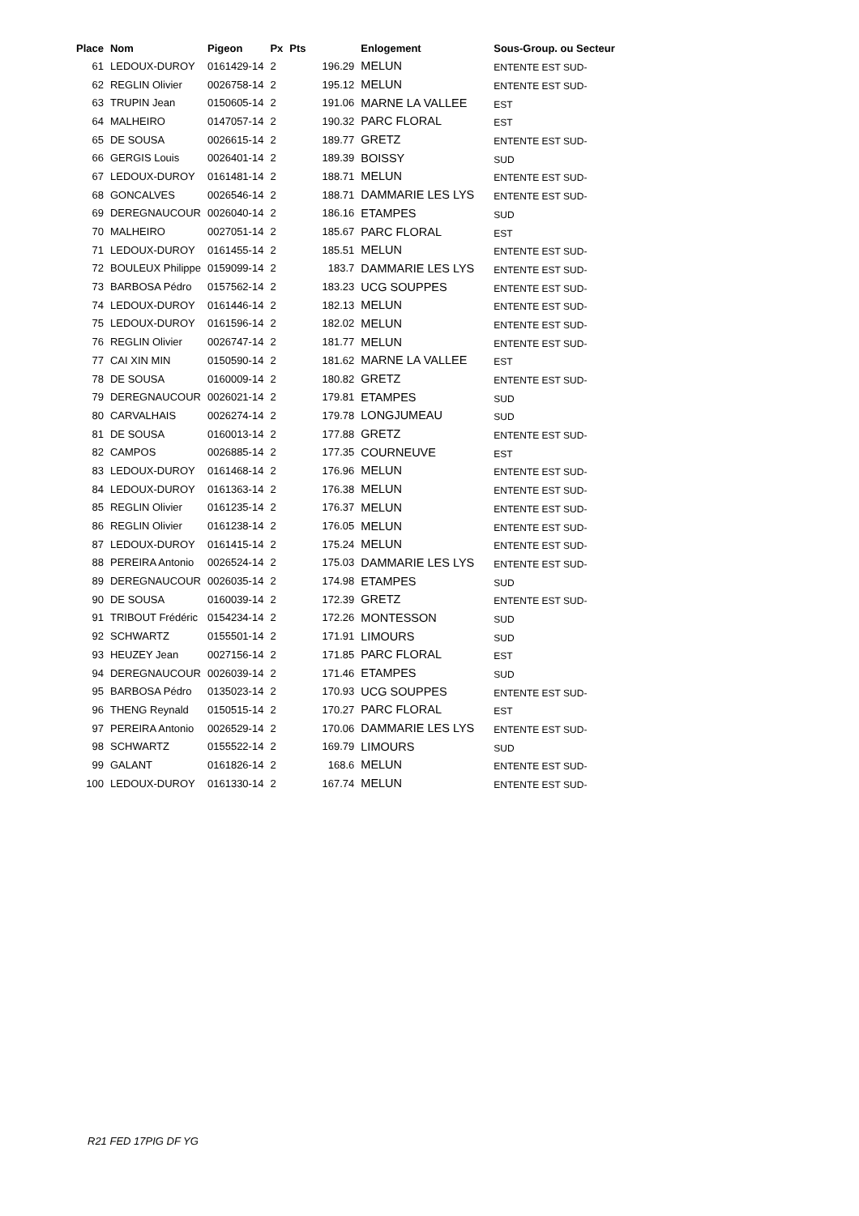| Place | Nom | Pigeon | Px | Pts | Enlogement | Sous-Group. ou Secteur |
| --- | --- | --- | --- | --- | --- | --- |
| 61 | LEDOUX-DUROY | 0161429-14 | 2 | 196.29 | MELUN | ENTENTE EST SUD- |
| 62 | REGLIN Olivier | 0026758-14 | 2 | 195.12 | MELUN | ENTENTE EST SUD- |
| 63 | TRUPIN Jean | 0150605-14 | 2 | 191.06 | MARNE LA VALLEE | EST |
| 64 | MALHEIRO | 0147057-14 | 2 | 190.32 | PARC FLORAL | EST |
| 65 | DE SOUSA | 0026615-14 | 2 | 189.77 | GRETZ | ENTENTE EST SUD- |
| 66 | GERGIS Louis | 0026401-14 | 2 | 189.39 | BOISSY | SUD |
| 67 | LEDOUX-DUROY | 0161481-14 | 2 | 188.71 | MELUN | ENTENTE EST SUD- |
| 68 | GONCALVES | 0026546-14 | 2 | 188.71 | DAMMARIE LES LYS | ENTENTE EST SUD- |
| 69 | DEREGNAUCOUR | 0026040-14 | 2 | 186.16 | ETAMPES | SUD |
| 70 | MALHEIRO | 0027051-14 | 2 | 185.67 | PARC FLORAL | EST |
| 71 | LEDOUX-DUROY | 0161455-14 | 2 | 185.51 | MELUN | ENTENTE EST SUD- |
| 72 | BOULEUX Philippe | 0159099-14 | 2 | 183.7 | DAMMARIE LES LYS | ENTENTE EST SUD- |
| 73 | BARBOSA Pédro | 0157562-14 | 2 | 183.23 | UCG SOUPPES | ENTENTE EST SUD- |
| 74 | LEDOUX-DUROY | 0161446-14 | 2 | 182.13 | MELUN | ENTENTE EST SUD- |
| 75 | LEDOUX-DUROY | 0161596-14 | 2 | 182.02 | MELUN | ENTENTE EST SUD- |
| 76 | REGLIN Olivier | 0026747-14 | 2 | 181.77 | MELUN | ENTENTE EST SUD- |
| 77 | CAI XIN MIN | 0150590-14 | 2 | 181.62 | MARNE LA VALLEE | EST |
| 78 | DE SOUSA | 0160009-14 | 2 | 180.82 | GRETZ | ENTENTE EST SUD- |
| 79 | DEREGNAUCOUR | 0026021-14 | 2 | 179.81 | ETAMPES | SUD |
| 80 | CARVALHAIS | 0026274-14 | 2 | 179.78 | LONGJUMEAU | SUD |
| 81 | DE SOUSA | 0160013-14 | 2 | 177.88 | GRETZ | ENTENTE EST SUD- |
| 82 | CAMPOS | 0026885-14 | 2 | 177.35 | COURNEUVE | EST |
| 83 | LEDOUX-DUROY | 0161468-14 | 2 | 176.96 | MELUN | ENTENTE EST SUD- |
| 84 | LEDOUX-DUROY | 0161363-14 | 2 | 176.38 | MELUN | ENTENTE EST SUD- |
| 85 | REGLIN Olivier | 0161235-14 | 2 | 176.37 | MELUN | ENTENTE EST SUD- |
| 86 | REGLIN Olivier | 0161238-14 | 2 | 176.05 | MELUN | ENTENTE EST SUD- |
| 87 | LEDOUX-DUROY | 0161415-14 | 2 | 175.24 | MELUN | ENTENTE EST SUD- |
| 88 | PEREIRA Antonio | 0026524-14 | 2 | 175.03 | DAMMARIE LES LYS | ENTENTE EST SUD- |
| 89 | DEREGNAUCOUR | 0026035-14 | 2 | 174.98 | ETAMPES | SUD |
| 90 | DE SOUSA | 0160039-14 | 2 | 172.39 | GRETZ | ENTENTE EST SUD- |
| 91 | TRIBOUT Frédéric | 0154234-14 | 2 | 172.26 | MONTESSON | SUD |
| 92 | SCHWARTZ | 0155501-14 | 2 | 171.91 | LIMOURS | SUD |
| 93 | HEUZEY Jean | 0027156-14 | 2 | 171.85 | PARC FLORAL | EST |
| 94 | DEREGNAUCOUR | 0026039-14 | 2 | 171.46 | ETAMPES | SUD |
| 95 | BARBOSA Pédro | 0135023-14 | 2 | 170.93 | UCG SOUPPES | ENTENTE EST SUD- |
| 96 | THENG Reynald | 0150515-14 | 2 | 170.27 | PARC FLORAL | EST |
| 97 | PEREIRA Antonio | 0026529-14 | 2 | 170.06 | DAMMARIE LES LYS | ENTENTE EST SUD- |
| 98 | SCHWARTZ | 0155522-14 | 2 | 169.79 | LIMOURS | SUD |
| 99 | GALANT | 0161826-14 | 2 | 168.6 | MELUN | ENTENTE EST SUD- |
| 100 | LEDOUX-DUROY | 0161330-14 | 2 | 167.74 | MELUN | ENTENTE EST SUD- |
R21 FED 17PIG DF YG